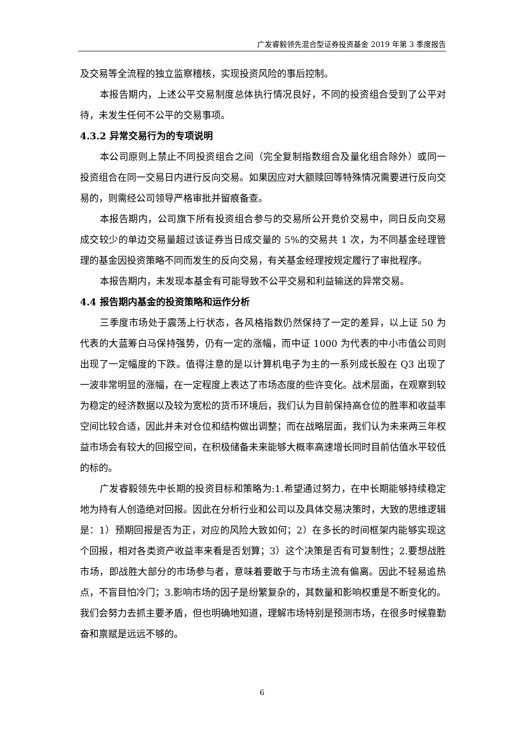广发睿毅领先混合型证券投资基金 2019 年第 3 季度报告
及交易等全流程的独立监察稽核，实现投资风险的事后控制。
本报告期内，上述公平交易制度总体执行情况良好，不同的投资组合受到了公平对待，未发生任何不公平的交易事项。
4.3.2 异常交易行为的专项说明
本公司原则上禁止不同投资组合之间（完全复制指数组合及量化组合除外）或同一投资组合在同一交易日内进行反向交易。如果因应对大额赎回等特殊情况需要进行反向交易的，则需经公司领导严格审批并留痕备查。
本报告期内，公司旗下所有投资组合参与的交易所公开竞价交易中，同日反向交易成交较少的单边交易量超过该证券当日成交量的 5%的交易共 1 次，为不同基金经理管理的基金因投资策略不同而发生的反向交易，有关基金经理按规定履行了审批程序。
本报告期内，未发现本基金有可能导致不公平交易和利益输送的异常交易。
4.4 报告期内基金的投资策略和运作分析
三季度市场处于震荡上行状态，各风格指数仍然保持了一定的差异，以上证 50 为代表的大蓝筹白马保持强势，仍有一定的涨幅，而中证 1000 为代表的中小市值公司则出现了一定幅度的下跌。值得注意的是以计算机电子为主的一系列成长股在 Q3 出现了一波非常明显的涨幅，在一定程度上表达了市场态度的些许变化。战术层面，在观察到较为稳定的经济数据以及较为宽松的货币环境后，我们认为目前保持高仓位的胜率和收益率空间比较合适，因此并未对仓位和结构做出调整；而在战略层面，我们认为未来两三年权益市场会有较大的回报空间，在积极储备未来能够大概率高速增长同时目前估值水平较低的标的。
广发睿毅领先中长期的投资目标和策略为:1.希望通过努力，在中长期能够持续稳定地为持有人创造绝对回报。因此在分析行业和公司以及具体交易决策时，大致的思维逻辑是：1）预期回报是否为正，对应的风险大致如何；2）在多长的时间框架内能够实现这个回报，相对各类资产收益率来看是否划算；3）这个决策是否有可复制性；2.要想战胜市场，即战胜大部分的市场参与者，意味着要敢于与市场主流有偏离。因此不轻易追热点，不盲目怕冷门；3.影响市场的因子是纷繁复杂的，其数量和影响权重是不断变化的。我们会努力去抓主要矛盾，但也明确地知道，理解市场特别是预测市场，在很多时候靠勤奋和禀赋是远远不够的。
6